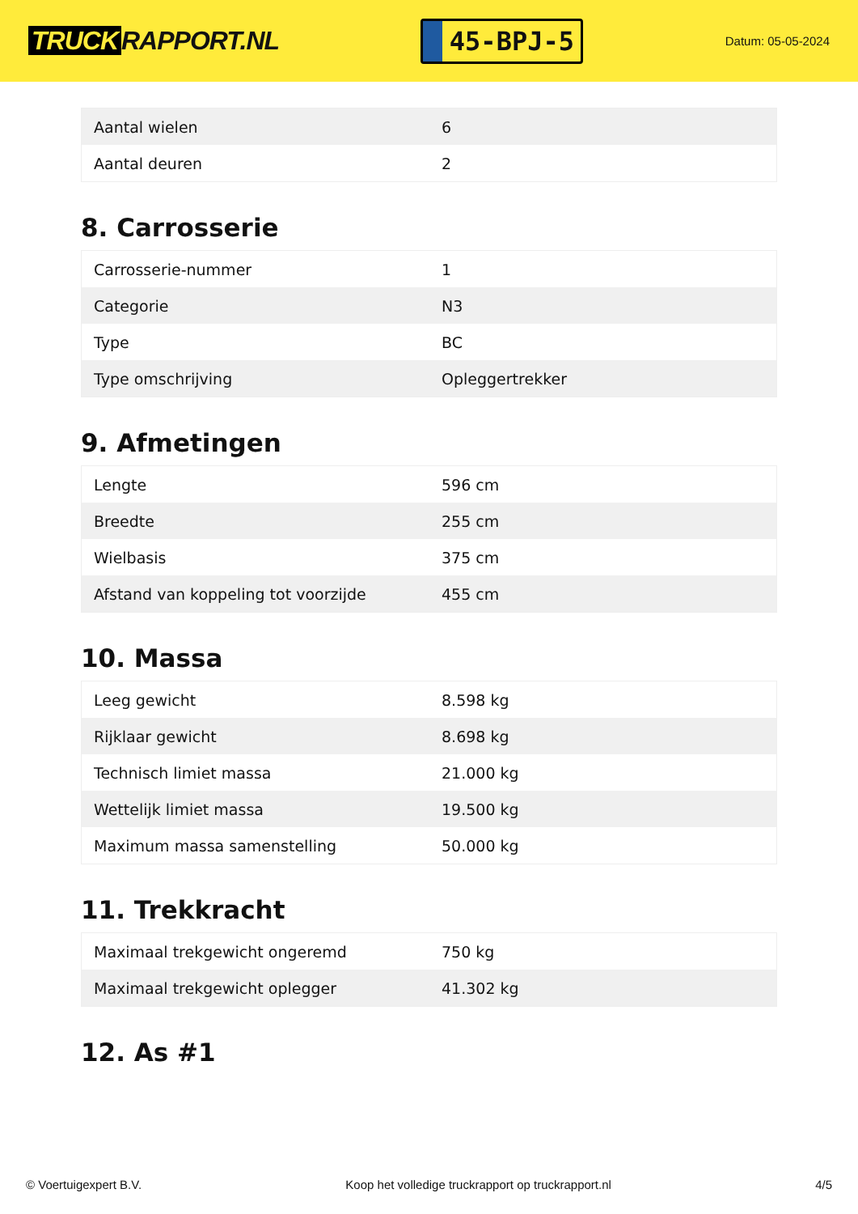TRUCK RAPPORT.NL
45-BPJ-5
Datum: 05-05-2024
| Aantal wielen | 6 |
| Aantal deuren | 2 |
8. Carrosserie
| Carrosserie-nummer | 1 |
| Categorie | N3 |
| Type | BC |
| Type omschrijving | Opleggertrekker |
9. Afmetingen
| Lengte | 596 cm |
| Breedte | 255 cm |
| Wielbasis | 375 cm |
| Afstand van koppeling tot voorzijde | 455 cm |
10. Massa
| Leeg gewicht | 8.598 kg |
| Rijklaar gewicht | 8.698 kg |
| Technisch limiet massa | 21.000 kg |
| Wettelijk limiet massa | 19.500 kg |
| Maximum massa samenstelling | 50.000 kg |
11. Trekkracht
| Maximaal trekgewicht ongeremd | 750 kg |
| Maximaal trekgewicht oplegger | 41.302 kg |
12. As #1
© Voertuigexpert B.V. Koop het volledige truckrapport op truckrapport.nl 4/5